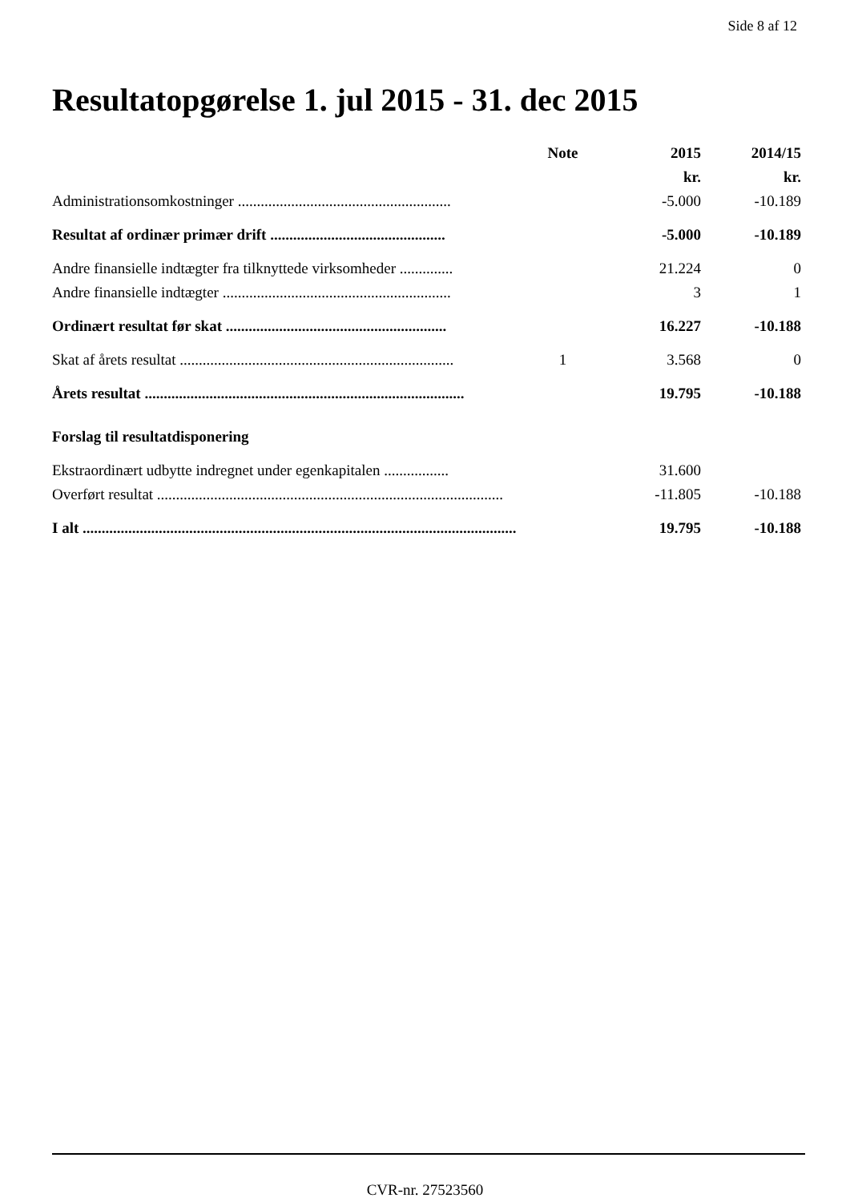Side 8 af 12
Resultatopgørelse 1. jul 2015 - 31. dec 2015
| | Note | 2015 | 2014/15 |
| --- | --- | --- | --- |
| | | kr. | kr. |
| Administrationsomkostninger ........................................................ | | -5.000 | -10.189 |
| Resultat af ordinær primær drift .............................................. | | -5.000 | -10.189 |
| Andre finansielle indtægter fra tilknyttede virksomheder .............. | | 21.224 | 0 |
| Andre finansielle indtægter ............................................................ | | 3 | 1 |
| Ordinært resultat før skat .......................................................... | | 16.227 | -10.188 |
| Skat af årets resultat ........................................................................ | 1 | 3.568 | 0 |
| Årets resultat .................................................................................... | | 19.795 | -10.188 |
| Forslag til resultatdisponering | | | |
| Ekstraordinært udbytte indregnet under egenkapitalen ................. | | 31.600 | |
| Overført resultat ........................................................................................... | | -11.805 | -10.188 |
| I alt .................................................................................................................. | | 19.795 | -10.188 |
CVR-nr. 27523560